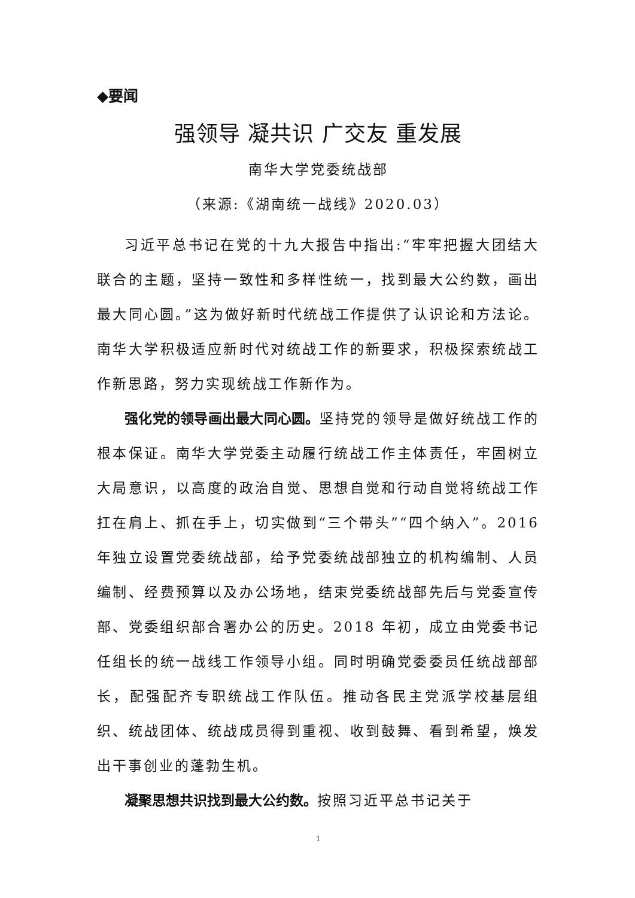◆要闻
强领导 凝共识 广交友 重发展
南华大学党委统战部
（来源:《湖南统一战线》2020.03）
习近平总书记在党的十九大报告中指出:“牢牢把握大团结大联合的主题，坚持一致性和多样性统一，找到最大公约数，画出最大同心圆。”这为做好新时代统战工作提供了认识论和方法论。南华大学积极适应新时代对统战工作的新要求，积极探索统战工作新思路，努力实现统战工作新作为。
强化党的领导画出最大同心圆。坚持党的领导是做好统战工作的根本保证。南华大学党委主动履行统战工作主体责任，牢固树立大局意识，以高度的政治自觉、思想自觉和行动自觉将统战工作扛在肩上、抓在手上，切实做到“三个带头”“四个纳入”。2016 年独立设置党委统战部，给予党委统战部独立的机构编制、人员编制、经费预算以及办公场地，结束党委统战部先后与党委宣传部、党委组织部合署办公的历史。2018 年初，成立由党委书记任组长的统一战线工作领导小组。同时明确党委委员任统战部部长，配强配齐专职统战工作队伍。推动各民主党派学校基层组织、统战团体、统战成员得到重视、收到鼓舞、看到希望，焕发出干事创业的蓬勃生机。
凝聚思想共识找到最大公约数。按照习近平总书记关于
1